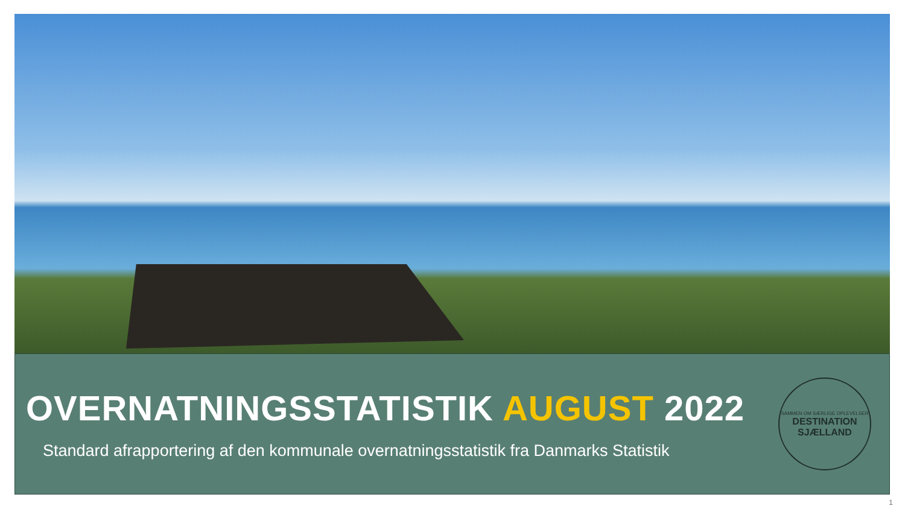OVERNATNINGSSTATISTIK AUGUST 2022
Standard afrapportering af den kommunale overnatningsstatistik fra Danmarks Statistik
SAMMEN OM SÆRLIGE OPLEVELSER
DESTINATION
SJÆLLAND
1